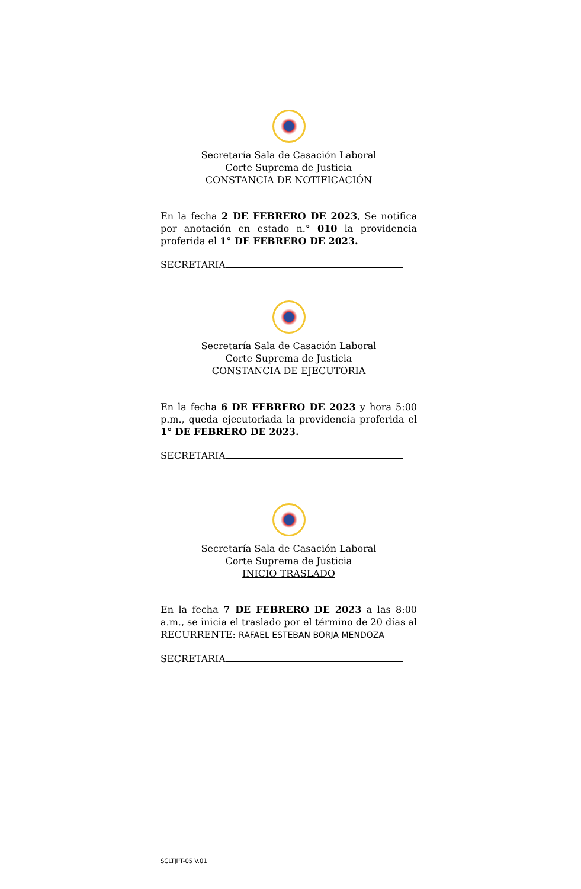Secretaría Sala de Casación Laboral
Corte Suprema de Justicia
CONSTANCIA DE NOTIFICACIÓN
En la fecha 2 DE FEBRERO DE 2023, Se notifica por anotación en estado n.° 010 la providencia proferida el 1° DE FEBRERO DE 2023.
SECRETARIA
Secretaría Sala de Casación Laboral
Corte Suprema de Justicia
CONSTANCIA DE EJECUTORIA
En la fecha 6 DE FEBRERO DE 2023 y hora 5:00 p.m., queda ejecutoriada la providencia proferida el 1° DE FEBRERO DE 2023.
SECRETARIA
Secretaría Sala de Casación Laboral
Corte Suprema de Justicia
INICIO TRASLADO
En la fecha 7 DE FEBRERO DE 2023 a las 8:00 a.m., se inicia el traslado por el término de 20 días al RECURRENTE: RAFAEL ESTEBAN BORJA MENDOZA
SECRETARIA
SCLTJPT-05 V.01